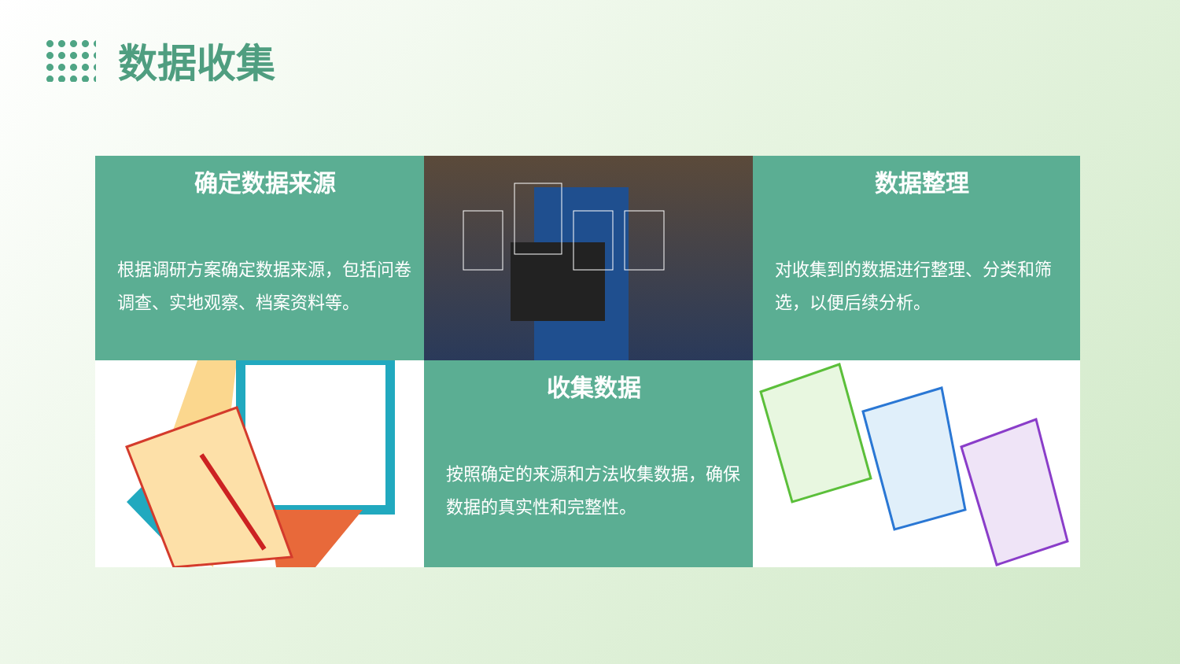数据收集
确定数据来源
根据调研方案确定数据来源，包括问卷调查、实地观察、档案资料等。
数据整理
对收集到的数据进行整理、分类和筛选，以便后续分析。
收集数据
按照确定的来源和方法收集数据，确保数据的真实性和完整性。